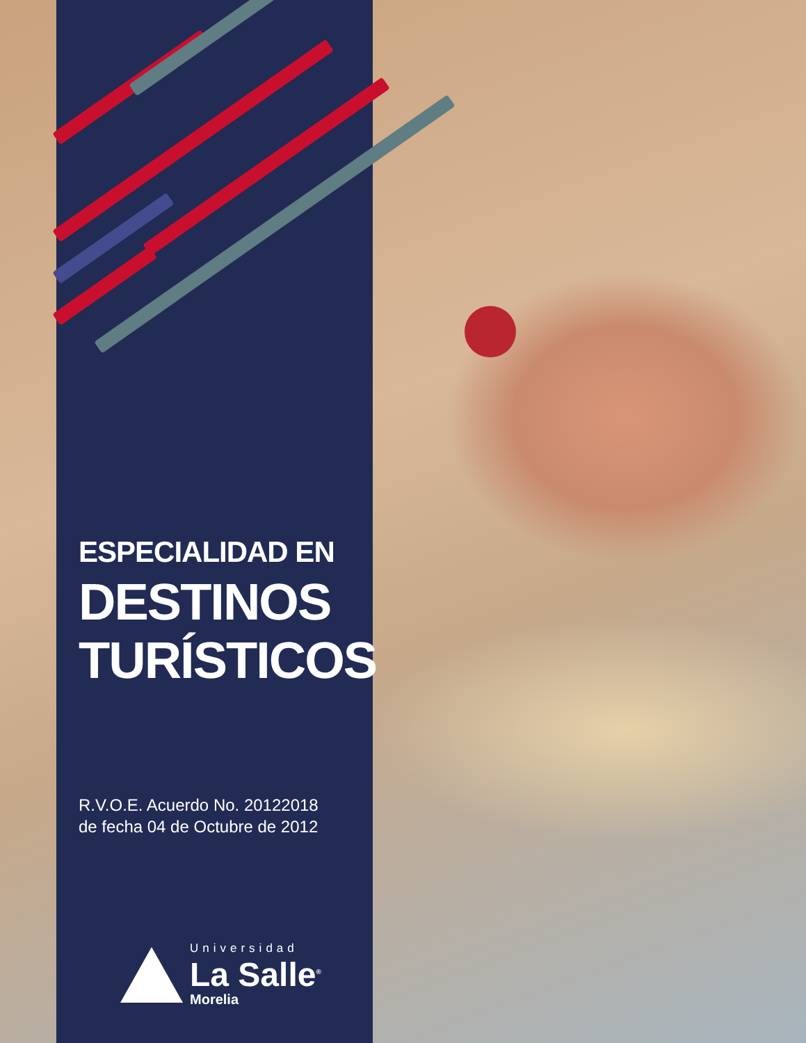ESPECIALIDAD EN
DESTINOS
TURÍSTICOS
R.V.O.E. Acuerdo No. 20122018
de fecha 04 de Octubre de 2012
Universidad
La Salle<sup>®</sup>
Morelia